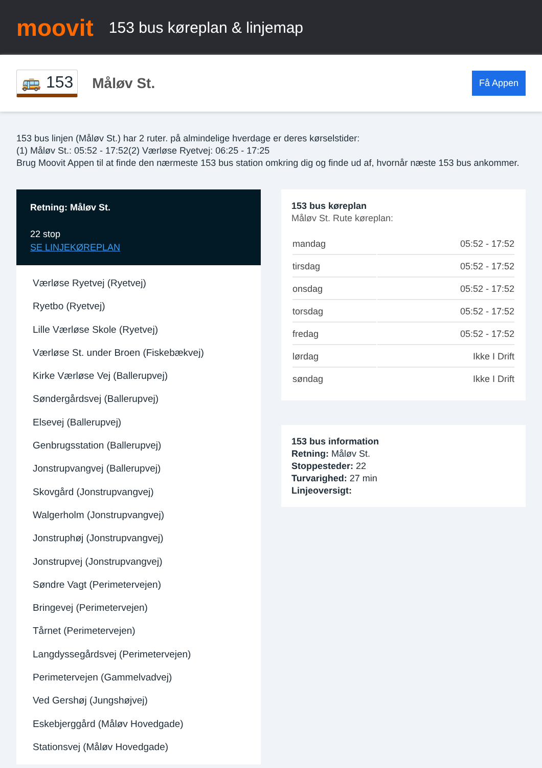moovit
153 bus køreplan & linjemap
🚌 153
Måløv St.
Få Appen
153 bus linjen (Måløv St.) har 2 ruter. på almindelige hverdage er deres kørselstider:
(1) Måløv St.: 05:52 - 17:52(2) Værløse Ryetvej: 06:25 - 17:25
Brug Moovit Appen til at finde den nærmeste 153 bus station omkring dig og finde ud af, hvornår næste 153 bus ankommer.
Retning: Måløv St.
22 stop
SE LINJEKØREPLAN
Værløse Ryetvej (Ryetvej)
Ryetbo (Ryetvej)
Lille Værløse Skole (Ryetvej)
Værløse St. under Broen (Fiskebækvej)
Kirke Værløse Vej (Ballerupvej)
Søndergårdsvej (Ballerupvej)
Elsevej (Ballerupvej)
Genbrugsstation (Ballerupvej)
Jonstrupvangvej (Ballerupvej)
Skovgård (Jonstrupvangvej)
Walgerholm (Jonstrupvangvej)
Jonstruphøj (Jonstrupvangvej)
Jonstrupvej (Jonstrupvangvej)
Søndre Vagt (Perimetervejen)
Bringevej (Perimetervejen)
Tårnet (Perimetervejen)
Langdyssegårdsvej (Perimetervejen)
Perimetervejen (Gammelvadvej)
Ved Gershøj (Jungshøjvej)
Eskebjerggård (Måløv Hovedgade)
Stationsvej (Måløv Hovedgade)
153 bus køreplan
Måløv St. Rute køreplan:
| mandag | 05:52 - 17:52 |
| tirsdag | 05:52 - 17:52 |
| onsdag | 05:52 - 17:52 |
| torsdag | 05:52 - 17:52 |
| fredag | 05:52 - 17:52 |
| lørdag | Ikke I Drift |
| søndag | Ikke I Drift |
153 bus information
Retning: Måløv St.
Stoppesteder: 22
Turvarighed: 27 min
Linjeoversigt: